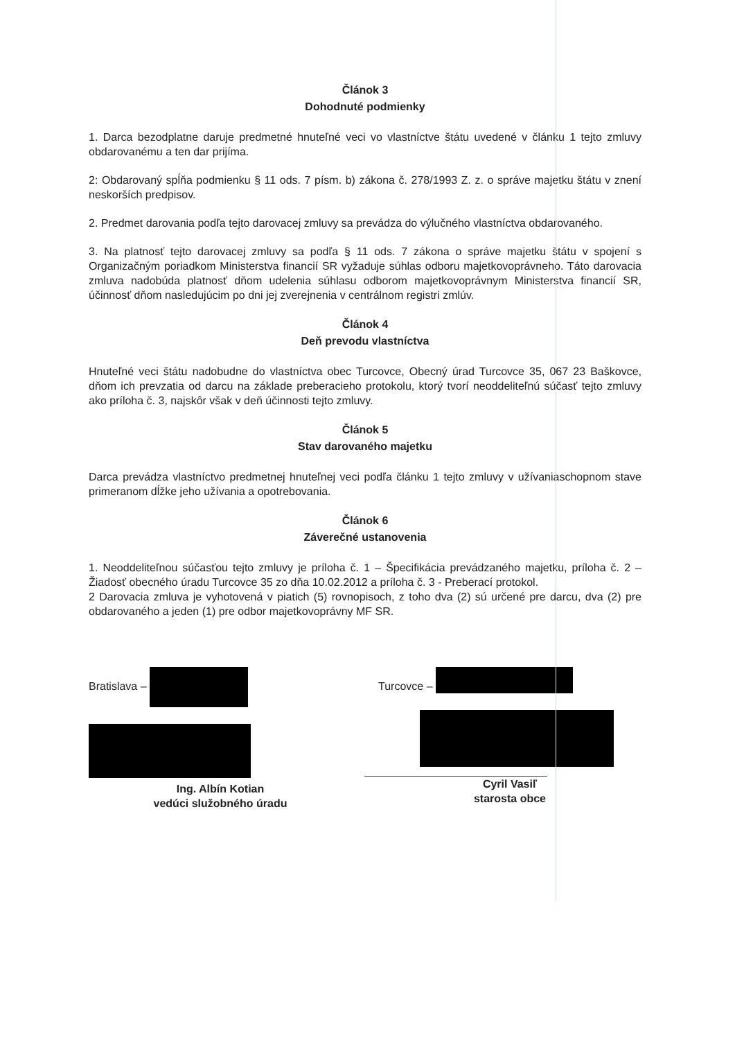Článok 3
Dohodnuté podmienky
1. Darca bezodplatne daruje predmetné hnuteľné veci vo vlastníctve štátu uvedené v článku 1 tejto zmluvy obdarovanému a ten dar prijíma.
2: Obdarovaný spĺňa podmienku § 11 ods. 7 písm. b) zákona č. 278/1993 Z. z. o správe majetku štátu v znení neskorších predpisov.
2. Predmet darovania podľa tejto darovacej zmluvy sa prevádza do výlučného vlastníctva obdarovaného.
3. Na platnosť tejto darovacej zmluvy sa podľa § 11 ods. 7 zákona o správe majetku štátu v spojení s Organizačným poriadkom Ministerstva financií SR vyžaduje súhlas odboru majetkovoprávneho. Táto darovacia zmluva nadobúda platnosť dňom udelenia súhlasu odborom majetkovoprávnym Ministerstva financií SR, účinnosť dňom nasledujúcim po dni jej zverejnenia v centrálnom registri zmlúv.
Článok 4
Deň prevodu vlastníctva
Hnuteľné veci štátu nadobudne do vlastníctva obec Turcovce, Obecný úrad Turcovce 35, 067 23 Baškovce, dňom ich prevzatia od darcu na základe preberacieho protokolu, ktorý tvorí neoddeliteľnú súčasť tejto zmluvy ako príloha č. 3, najskôr však v deň účinnosti tejto zmluvy.
Článok 5
Stav darovaného majetku
Darca prevádza vlastníctvo predmetnej hnuteľnej veci podľa článku 1 tejto zmluvy v užívaniaschopnom stave primeranom dĺžke jeho užívania a opotrebovania.
Článok 6
Záverečné ustanovenia
1. Neoddeliteľnou súčasťou tejto zmluvy je príloha č. 1 – Špecifikácia prevádzaného majetku, príloha č. 2 – Žiadosť obecného úradu Turcovce 35 zo dňa 10.02.2012 a príloha č. 3 - Preberací protokol.
2 Darovacia zmluva je vyhotovená v piatich (5) rovnopisoch, z toho dva (2) sú určené pre darcu, dva (2) pre obdarovaného a jeden (1) pre odbor majetkovoprávny MF SR.
Bratislava –
Ing. Albín Kotian
vedúci služobného úradu
Turcovce –
Cyril Vasiľ
starosta obce